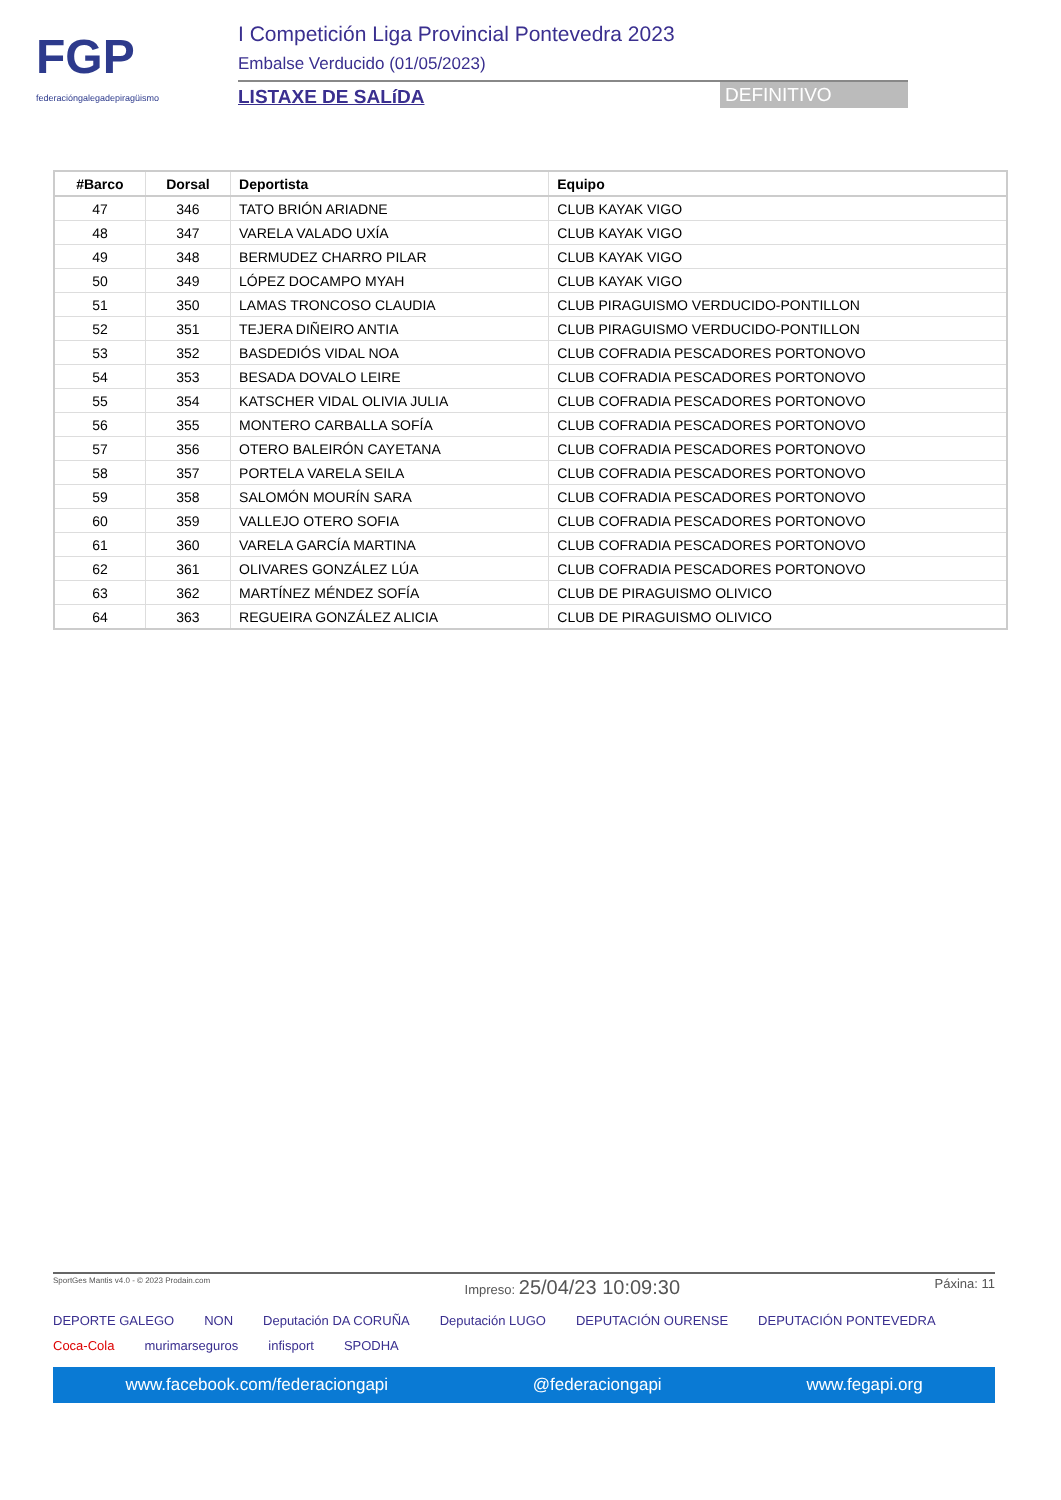FGP
federacióngalegadepiragüismo
I Competición Liga Provincial Pontevedra 2023
Embalse Verducido (01/05/2023)
LISTAXE DE SALíDA DEFINITIVO
| #Barco | Dorsal | Deportista | Equipo |
| --- | --- | --- | --- |
| 47 | 346 | TATO BRIÓN ARIADNE | CLUB KAYAK VIGO |
| 48 | 347 | VARELA VALADO UXÍA | CLUB KAYAK VIGO |
| 49 | 348 | BERMUDEZ CHARRO PILAR | CLUB KAYAK VIGO |
| 50 | 349 | LÓPEZ DOCAMPO MYAH | CLUB KAYAK VIGO |
| 51 | 350 | LAMAS TRONCOSO CLAUDIA | CLUB PIRAGUISMO VERDUCIDO-PONTILLON |
| 52 | 351 | TEJERA DIÑEIRO ANTIA | CLUB PIRAGUISMO VERDUCIDO-PONTILLON |
| 53 | 352 | BASDEDIÓS VIDAL NOA | CLUB COFRADIA PESCADORES PORTONOVO |
| 54 | 353 | BESADA DOVALO LEIRE | CLUB COFRADIA PESCADORES PORTONOVO |
| 55 | 354 | KATSCHER VIDAL OLIVIA JULIA | CLUB COFRADIA PESCADORES PORTONOVO |
| 56 | 355 | MONTERO CARBALLA SOFÍA | CLUB COFRADIA PESCADORES PORTONOVO |
| 57 | 356 | OTERO BALEIRÓN CAYETANA | CLUB COFRADIA PESCADORES PORTONOVO |
| 58 | 357 | PORTELA VARELA SEILA | CLUB COFRADIA PESCADORES PORTONOVO |
| 59 | 358 | SALOMÓN MOURÍN SARA | CLUB COFRADIA PESCADORES PORTONOVO |
| 60 | 359 | VALLEJO OTERO SOFIA | CLUB COFRADIA PESCADORES PORTONOVO |
| 61 | 360 | VARELA GARCÍA MARTINA | CLUB COFRADIA PESCADORES PORTONOVO |
| 62 | 361 | OLIVARES GONZÁLEZ LÚA | CLUB COFRADIA PESCADORES PORTONOVO |
| 63 | 362 | MARTÍNEZ MÉNDEZ SOFÍA | CLUB DE PIRAGUISMO OLIVICO |
| 64 | 363 | REGUEIRA GONZÁLEZ ALICIA | CLUB DE PIRAGUISMO OLIVICO |
SportGes Mantis v4.0 - © 2023 Prodain.com Impreso: 25/04/23 10:09:30 Páxina: 11
DEPORTE GALEGO NON Deputación DA CORUÑA Deputación LUGO DEPUTACIÓN OURENSE DEPUTACIÓN PONTEVEDRA Coca-Cola murimarseguros infisport SPODHA
www.facebook.com/federaciongapi @federaciongapi www.fegapi.org